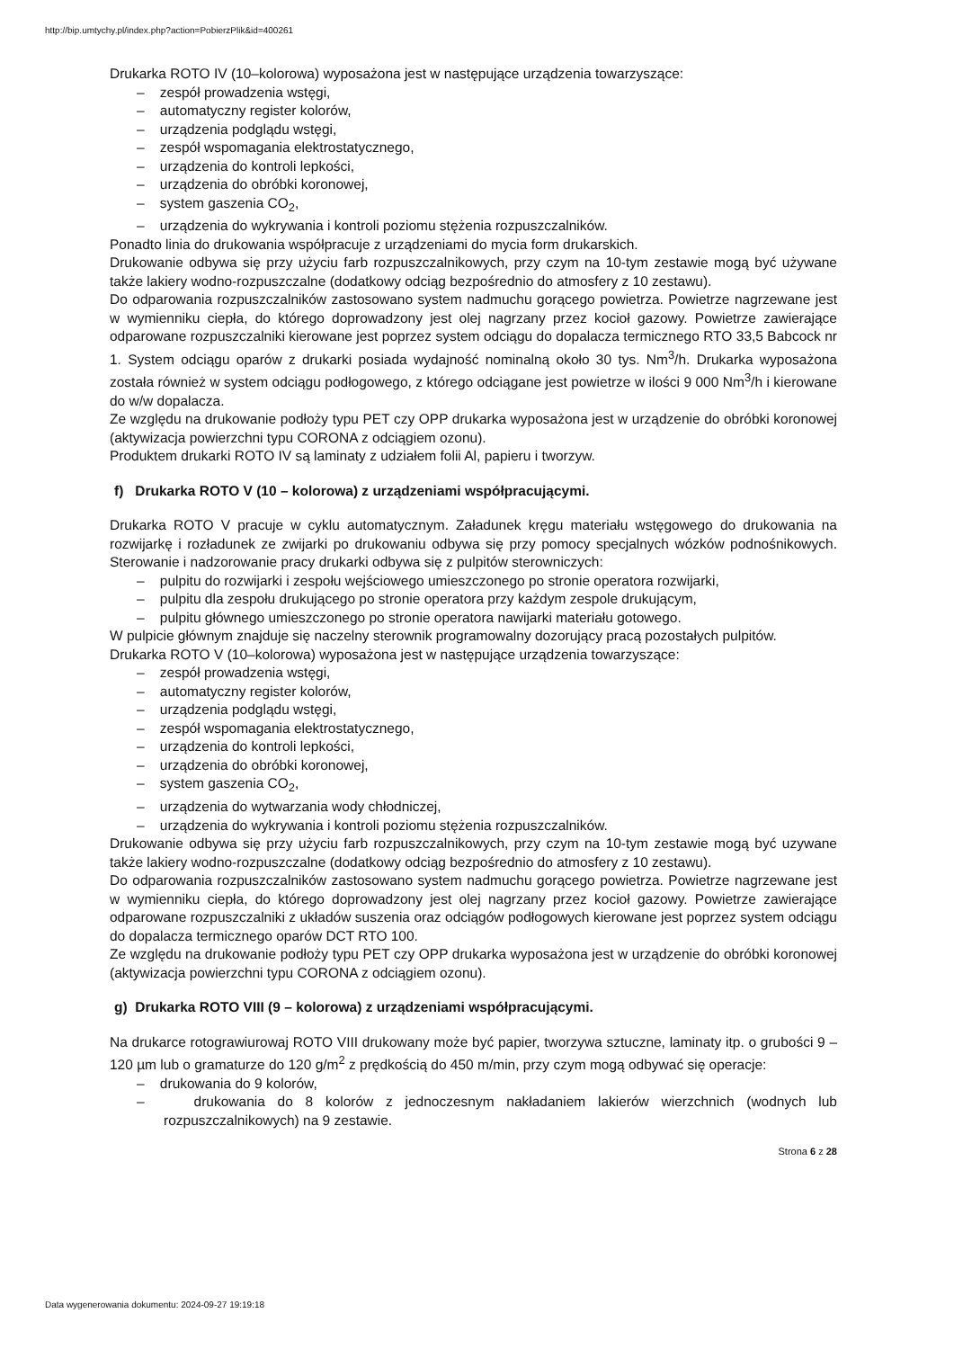http://bip.umtychy.pl/index.php?action=PobierzPlik&id=400261
Drukarka ROTO IV (10–kolorowa) wyposażona jest w następujące urządzenia towarzyszące:
– zespół prowadzenia wstęgi,
– automatyczny register kolorów,
– urządzenia podglądu wstęgi,
– zespół wspomagania elektrostatycznego,
– urządzenia do kontroli lepkości,
– urządzenia do obróbki koronowej,
– system gaszenia CO<sub>2</sub>,
– urządzenia do wykrywania i kontroli poziomu stężenia rozpuszczalników.
Ponadto linia do drukowania współpracuje z urządzeniami do mycia form drukarskich.
Drukowanie odbywa się przy użyciu farb rozpuszczalnikowych, przy czym na 10-tym zestawie mogą być używane także lakiery wodno-rozpuszczalne (dodatkowy odciąg bezpośrednio do atmosfery z 10 zestawu).
Do odparowania rozpuszczalników zastosowano system nadmuchu gorącego powietrza. Powietrze nagrzewane jest w wymienniku ciepła, do którego doprowadzony jest olej nagrzany przez kocioł gazowy. Powietrze zawierające odparowane rozpuszczalniki kierowane jest poprzez system odciągu do dopalacza termicznego RTO 33,5 Babcock nr 1. System odciągu oparów z drukarki posiada wydajność nominalną około 30 tys. Nm<sup>3</sup>/h. Drukarka wyposażona została również w system odciągu podłogowego, z którego odciągane jest powietrze w ilości 9 000 Nm<sup>3</sup>/h i kierowane do w/w dopalacza.
Ze względu na drukowanie podłoży typu PET czy OPP drukarka wyposażona jest w urządzenie do obróbki koronowej (aktywizacja powierzchni typu CORONA z odciągiem ozonu).
Produktem drukarki ROTO IV są laminaty z udziałem folii Al, papieru i tworzyw.
f) Drukarka ROTO V (10 – kolorowa) z urządzeniami współpracującymi.
Drukarka ROTO V pracuje w cyklu automatycznym. Załadunek kręgu materiału wstęgowego do drukowania na rozwijarkę i rozładunek ze zwijarki po drukowaniu odbywa się przy pomocy specjalnych wózków podnośnikowych. Sterowanie i nadzorowanie pracy drukarki odbywa się z pulpitów sterowniczych:
– pulpitu do rozwijarki i zespołu wejściowego umieszczonego po stronie operatora rozwijarki,
– pulpitu dla zespołu drukującego po stronie operatora przy każdym zespole drukującym,
– pulpitu głównego umieszczonego po stronie operatora nawijarki materiału gotowego.
W pulpicie głównym znajduje się naczelny sterownik programowalny dozorujący pracą pozostałych pulpitów.
Drukarka ROTO V (10–kolorowa) wyposażona jest w następujące urządzenia towarzyszące:
– zespół prowadzenia wstęgi,
– automatyczny register kolorów,
– urządzenia podglądu wstęgi,
– zespół wspomagania elektrostatycznego,
– urządzenia do kontroli lepkości,
– urządzenia do obróbki koronowej,
– system gaszenia CO<sub>2</sub>,
– urządzenia do wytwarzania wody chłodniczej,
– urządzenia do wykrywania i kontroli poziomu stężenia rozpuszczalników.
Drukowanie odbywa się przy użyciu farb rozpuszczalnikowych, przy czym na 10-tym zestawie mogą być uzywane także lakiery wodno-rozpuszczalne (dodatkowy odciąg bezpośrednio do atmosfery z 10 zestawu).
Do odparowania rozpuszczalników zastosowano system nadmuchu gorącego powietrza. Powietrze nagrzewane jest w wymienniku ciepła, do którego doprowadzony jest olej nagrzany przez kocioł gazowy. Powietrze zawierające odparowane rozpuszczalniki z układów suszenia oraz odciągów podłogowych kierowane jest poprzez system odciągu do dopalacza termicznego oparów DCT RTO 100.
Ze względu na drukowanie podłoży typu PET czy OPP drukarka wyposażona jest w urządzenie do obróbki koronowej (aktywizacja powierzchni typu CORONA z odciągiem ozonu).
g) Drukarka ROTO VIII (9 – kolorowa) z urządzeniami współpracującymi.
Na drukarce rotograwiurowaj ROTO VIII drukowany może być papier, tworzywa sztuczne, laminaty itp. o grubości 9 – 120 µm lub o gramaturze do 120 g/m<sup>2</sup> z prędkością do 450 m/min, przy czym mogą odbywać się operacje:
– drukowania do 9 kolorów,
– drukowania do 8 kolorów z jednoczesnym nakładaniem lakierów wierzchnich (wodnych lub rozpuszczalnikowych) na 9 zestawie.
Strona 6 z 28
Data wygenerowania dokumentu: 2024-09-27 19:19:18